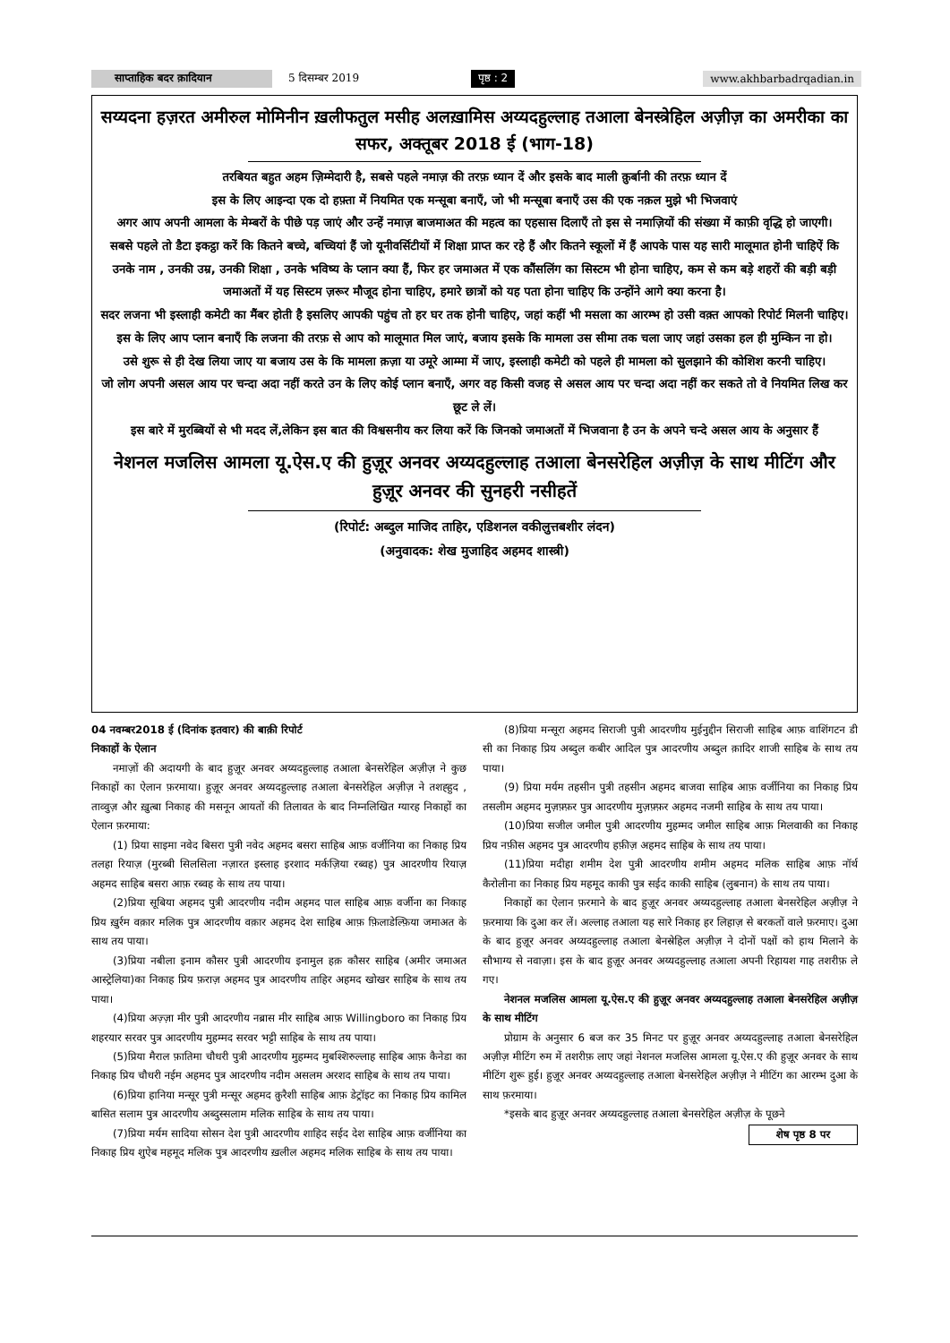साप्ताहिक बदर क़ादियान 5 दिसम्बर 2019 पृष्ठ : 2 www.akhbarbadrqadian.in
सय्यदना हज़रत अमीरुल मोमिनीन ख़लीफतुल मसीह अलख़ामिस अय्यदहुल्लाह तआला बेनस्त्रेहिल अज़ीज़ का अमरीका का सफर, अक्तूबर 2018 ई (भाग-18)
तरबियत बहुत अहम ज़िम्मेदारी है, सबसे पहले नमाज़ की तरफ़ ध्यान दें और इसके बाद माली क़ुर्बानी की तरफ़ ध्यान दें
इस के लिए आइन्दा एक दो हफ़्ता में नियमित एक मन्सूबा बनाएँ, जो भी मन्सूबा बनाएँ उस की एक नक़ल मुझे भी भिजवाएं
अगर आप अपनी आमला के मेम्बरों के पीछे पड़ जाएं और उन्हें नमाज़ बाजमाअत की महत्व का एहसास दिलाएँ तो इस से नमाज़ियों की संख्या में काफ़ी वृद्धि हो जाएगी।
सबसे पहले तो डैटा इकट्ठा करें कि कितने बच्चे, बच्चियां हैं जो यूनीवर्सिटीयों में शिक्षा प्राप्त कर रहे हैं और कितने स्कूलों में हैं आपके पास यह सारी मालूमात होनी चाहिऐं कि उनके नाम , उनकी उम्र, उनकी शिक्षा , उनके भविष्य के प्लान क्या हैं, फिर हर जमाअत में एक कौंसलिंग का सिस्टम भी होना चाहिए, कम से कम बड़े शहरों की बड़ी बड़ी जमाअतों में यह सिस्टम ज़रूर मौजूद होना चाहिए, हमारे छात्रों को यह पता होना चाहिए कि उन्होंने आगे क्या करना है।
सदर लजना भी इस्लाही कमेटी का मैंबर होती है इसलिए आपकी पहुंच तो हर घर तक होनी चाहिए, जहां कहीं भी मसला का आरम्भ हो उसी वक़्त आपको रिपोर्ट मिलनी चाहिए।
इस के लिए आप प्लान बनाएँ कि लजना की तरफ़ से आप को मालूमात मिल जाएं, बजाय इसके कि मामला उस सीमा तक चला जाए जहां उसका हल ही मुम्किन ना हो।
उसे शुरू से ही देख लिया जाए या बजाय उस के कि मामला क़ज़ा या उमूरे आम्मा में जाए, इस्लाही कमेटी को पहले ही मामला को सुलझाने की कोशिश करनी चाहिए।
जो लोग अपनी असल आय पर चन्दा अदा नहीं करते उन के लिए कोई प्लान बनाएँ, अगर वह किसी वजह से असल आय पर चन्दा अदा नहीं कर सकते तो वे नियमित लिख कर छूट ले लें।
इस बारे में मुरब्बियों से भी मदद लें,लेकिन इस बात की विश्वसनीय कर लिया करें कि जिनको जमाअतों में भिजवाना है उन के अपने चन्दे असल आय के अनुसार हैं
नेशनल मजलिस आमला यू.ऐस.ए की हुज़ूर अनवर अय्यदहुल्लाह तआला बेनसरेहिल अज़ीज़ के साथ मीटिंग और हुज़ूर अनवर की सुनहरी नसीहतें
(रिपोर्ट: अब्दुल माजिद ताहिर, एडिशनल वकीलुत्तबशीर लंदन)
(अनुवादक: शेख मुजाहिद अहमद शास्त्री)
04 नवम्बर2018 ई (दिनांक इतवार) की बाक़ी रिपोर्ट
निकाहों के ऐलान
नमाज़ों की अदायगी के बाद हुज़ूर अनवर अय्यदहुल्लाह तआला बेनसरेहिल अज़ीज़ ने कुछ निकाहों का ऐलान फ़रमाया। हुज़ूर अनवर अय्यदहुल्लाह तआला बेनसरेहिल अज़ीज़ ने तशह्हुद , ताव्वुज़ और ख़ुत्बा निकाह की मसनून आयतों की तिलावत के बाद निम्नलिखित ग्यारह निकाहों का ऐलान फ़रमाया:
(1) प्रिया साइमा नवेद बिसरा पुत्री नवेद अहमद बसरा साहिब आफ़ वर्जीनिया का निकाह प्रिय तलहा रियाज़ (मुरब्बी सिलसिला नज़ारत इस्लाह इरशाद मर्कज़िया रब्वह) पुत्र आदरणीय रियाज़ अहमद साहिब बसरा आफ़ रब्वह के साथ तय पाया।
(2)प्रिया सूबिया अहमद पुत्री आदरणीय नदीम अहमद पाल साहिब आफ़ वर्जीना का निकाह प्रिय ख़ुर्रम वक़ार मलिक पुत्र आदरणीय वक़ार अहमद देश साहिब आफ़ फ़िलाडेल्फ़िया जमाअत के साथ तय पाया।
(3)प्रिया नबीला इनाम कौसर पुत्री आदरणीय इनामुल हक़ कौसर साहिब (अमीर जमाअत आस्ट्रेलिया)का निकाह प्रिय फ़राज़ अहमद पुत्र आदरणीय ताहिर अहमद खोखर साहिब के साथ तय पाया।
(4)प्रिया अज़्ज़ा मीर पुत्री आदरणीय नब्रास मीर साहिब आफ़ Willingboro का निकाह प्रिय शहरयार सरवर पुत्र आदरणीय मुहम्मद सरवर भट्टी साहिब के साथ तय पाया।
(5)प्रिया मैराल फ़ातिमा चौधरी पुत्री आदरणीय मुहम्मद मुबश्शिरुल्लाह साहिब आफ़ कैनेडा का निकाह प्रिय चौधरी नईम अहमद पुत्र आदरणीय नदीम असलम अरशद साहिब के साथ तय पाया।
(6)प्रिया हानिया मन्सूर पुत्री मन्सूर अहमद क़ुरैशी साहिब आफ़ डेट्रॉइट का निकाह प्रिय कामिल बासित सलाम पुत्र आदरणीय अब्दुस्सलाम मलिक साहिब के साथ तय पाया।
(7)प्रिया मर्यम सादिया सोसन देश पुत्री आदरणीय शाहिद सईद देश साहिब आफ़ वर्जीनिया का निकाह प्रिय शुऐब महमूद मलिक पुत्र आदरणीय ख़लील अहमद मलिक साहिब के साथ तय पाया।
(8)प्रिया मन्सूरा अहमद सिराजी पुत्री आदरणीय मुईनुद्दीन सिराजी साहिब आफ़ वाशिंगटन डी सी का निकाह प्रिय अब्दुल कबीर आदिल पुत्र आदरणीय अब्दुल क़ादिर शाजी साहिब के साथ तय पाया।
(9) प्रिया मर्यम तहसीन पुत्री तहसीन अहमद बाजवा साहिब आफ़ वर्जीनिया का निकाह प्रिय तसलीम अहमद मुज़फ़्फ़र पुत्र आदरणीय मुज़फ़्फ़र अहमद नजमी साहिब के साथ तय पाया।
(10)प्रिया सजील जमील पुत्री आदरणीय मुहम्मद जमील साहिब आफ़ मिलवाकी का निकाह प्रिय नफ़ीस अहमद पुत्र आदरणीय हफ़ीज़ अहमद साहिब के साथ तय पाया।
(11)प्रिया मदीहा शमीम देश पुत्री आदरणीय शमीम अहमद मलिक साहिब आफ़ नॉर्थ कैरोलीना का निकाह प्रिय महमूद काकी पुत्र सईद काकी साहिब (लुबनान) के साथ तय पाया।
निकाहों का ऐलान फ़रमाने के बाद हुज़ूर अनवर अय्यदहुल्लाह तआला बेनसरेहिल अज़ीज़ ने फ़रमाया कि दुआ कर लें। अल्लाह तआला यह सारे निकाह हर लिहाज़ से बरकतों वाले फ़रमाए। दुआ के बाद हुज़ूर अनवर अय्यदहुल्लाह तआला बेनस्रेहिल अज़ीज़ ने दोनों पक्षों को हाथ मिलाने के सौभाग्य से नवाज़ा। इस के बाद हुज़ूर अनवर अय्यदहुल्लाह तआला अपनी रिहायश गाह तशरीफ़ ले गए।
नेशनल मजलिस आमला यू.ऐस.ए की हुज़ूर अनवर अय्यदहुल्लाह तआला बेनसरेहिल अज़ीज़ के साथ मीटिंग
प्रोग्राम के अनुसार 6 बज कर 35 मिनट पर हुज़ूर अनवर अय्यदहुल्लाह तआला बेनसरेहिल अज़ीज़ मीटिंग रुम में तशरीफ़ लाए जहां नेशनल मजलिस आमला यू.ऐस.ए की हुज़ूर अनवर के साथ मीटिंग शुरू हुई। हुज़ूर अनवर अय्यदहुल्लाह तआला बेनसरेहिल अज़ीज़ ने मीटिंग का आरम्भ दुआ के साथ फ़रमाया।
*इसके बाद हुज़ूर अनवर अय्यदहुल्लाह तआला बेनसरेहिल अज़ीज़ के पूछने
शेष पृष्ठ 8 पर